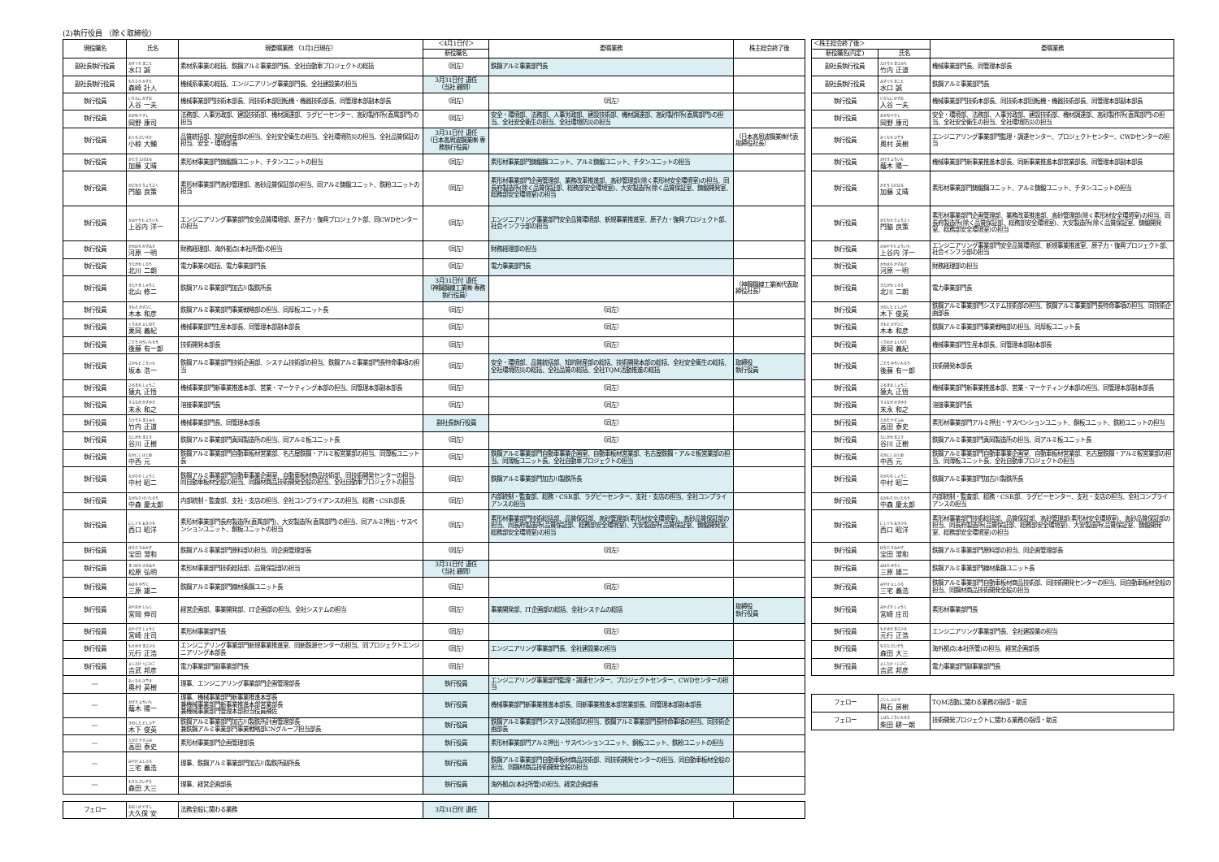(2)執行役員 （除く取締役）
| 現役職名 | 氏名 | 現委嘱業務 （3月1日現在） | ＜4月1日付＞ | 委嘱業務 | 株主総会終了後 |
| --- | --- | --- | --- | --- | --- |
| | | | 新役職名 | | |
| 副社長執行役員 | みずぐち まこと 水口 誠 | 素材系事業の総括、鉄鋼アルミ事業部門長、全社自動車プロジェクトの総括 | （同左） | 鉄鋼アルミ事業部門長 | |
| 副社長執行役員 | もりさき かずと 森崎 計人 | 機械系事業の総括、エンジニアリング事業部門長、全社建設業の担当 | 3月31日付 退任 （当社 顧問） | | |
| 執行役員 | いりたに かずお 入谷 一夫 | 機械事業部門技術本部長、同技術本部回転機・機器技術部長、同管理本部副本部長 | （同左） | （同左） | |
| 執行役員 | おかの やすし 岡野 康司 | 法務部、人事労政部、建設技術部、機材調達部、ラグビーセンター、高砂製作所(直属部門)の担当 | （同左） | 安全・環境部、法務部、人事労政部、建設技術部、機材調達部、高砂製作所(直属部門)の担当、全社安全衛生の担当、全社環境防災の担当 | |
| 執行役員 | おぐら だいすけ 小椋 大輔 | 品質統括部、知的財産部の担当、全社安全衛生の担当、全社環境防災の担当、全社品質保証の担当、安全・環境部長 | 3月31日付 退任 （日本高周波鋼業㈱ 専務執行役員） | | （日本高周波鋼業㈱代表取締役社長） |
| 執行役員 | かとう たけはる 加藤 丈晴 | 素形材事業部門鋳鍛鋼ユニット、チタンユニットの担当 | （同左） | 素形材事業部門鋳鍛鋼ユニット、アルミ鋳鍛ユニット、チタンユニットの担当 | |
| 執行役員 | かどわき りょうさく 門脇 良策 | 素形材事業部門高砂管理部、高砂品質保証部の担当、同アルミ鋳鍛ユニット、鉄粉ユニットの担当 | （同左） | 素形材事業部門企画管理部、業務改革推進部、高砂管理部(除く素形材安全環境室)の担当、同長府製造所(除く品質保証部、総務部安全環境室)、大安製造所(除く品質保証室、鋳鍛開発室、総務部安全環境室)の担当 | |
| 執行役員 | かみやうち よういち 上谷内 洋一 | エンジニアリング事業部門安全品質環境部、原子力・復興プロジェクト部、同CWDセンターの担当 | （同左） | エンジニアリング事業部門安全品質環境部、新規事業推進室、原子力・復興プロジェクト部、社会インフラ部の担当 | |
| 執行役員 | かわはら かずあき 河原 一明 | 財務経理部、海外拠点(本社所管)の担当 | （同左） | 財務経理部の担当 | |
| 執行役員 | きたがわ じろう 北川 二朗 | 電力事業の総括、電力事業部門長 | （同左） | 電力事業部門長 | |
| 執行役員 | きたやま しゅうじ 北山 修二 | 鉄鋼アルミ事業部門加古川製鉄所長 | 3月31日付 退任 （神鋼鋼線工業㈱ 専務執行役員） | | （神鋼鋼線工業㈱代表取締役社長） |
| 執行役員 | きもと かずひこ 木本 和彦 | 鉄鋼アルミ事業部門事業戦略部の担当、同厚板ユニット長 | （同左） | （同左） | |
| 執行役員 | くりおか よしのり 栗岡 義紀 | 機械事業部門生産本部長、同管理本部副本部長 | （同左） | （同左） | |
| 執行役員 | ごとう ゆういちろう 後藤 有一郎 | 技術開発本部長 | （同左） | （同左） | |
| 執行役員 | さかもと こういち 坂本 浩一 | 鉄鋼アルミ事業部門技術企画部、システム技術部の担当、鉄鋼アルミ事業部門長特命事項の担当 | （同左） | 安全・環境部、品質統括部、知的財産部の総括、技術開発本部の総括、全社安全衛生の総括、全社環境防災の総括、全社品質の総括、全社TQM活動推進の総括 | 取締役 執行役員 |
| 執行役員 | さるまる しょうご 猿丸 正悟 | 機械事業部門新事業推進本部、営業・マーケティング本部の担当、同管理本部副本部長 | （同左） | （同左） | |
| 執行役員 | すえなが かずゆき 末永 和之 | 溶接事業部門長 | （同左） | （同左） | |
| 執行役員 | たけうち まさみち 竹内 正道 | 機械事業部門長、同管理本部長 | 副社長執行役員 | （同左） | |
| 執行役員 | たにがわ まさき 谷川 正樹 | 鉄鋼アルミ事業部門真岡製造所の担当、同アルミ板ユニット長 | （同左） | （同左） | |
| 執行役員 | なかにし はじめ 中西 元 | 鉄鋼アルミ事業部門自動車板材営業部、名古屋鉄鋼・アルミ板営業部の担当、同薄板ユニット長 | （同左） | 鉄鋼アルミ事業部門自動車事業企画室、自動車板材営業部、名古屋鉄鋼・アルミ板営業部の担当、同薄板ユニット長、全社自動車プロジェクトの担当 | |
| 執行役員 | なかむら しょうじ 中村 昭二 | 鉄鋼アルミ事業部門自動車事業企画室、自動車板材商品技術部、同技術開発センターの担当、同自動車板材全般の担当、同鋼材商品技術開発全般の担当、全社自動車プロジェクトの担当 | （同左） | 鉄鋼アルミ事業部門加古川製鉄所長 | |
| 執行役員 | なかもり けいたろう 中森 慶太郎 | 内部統制・監査部、支社・支店の担当、全社コンプライアンスの担当、総務・CSR部長 | （同左） | 内部統制・監査部、総務・CSR部、ラグビーセンター、支社・支店の担当、全社コンプライアンスの担当 | |
| 執行役員 | にしぐち あきひろ 西口 昭洋 | 素形材事業部門長府製造所(直属部門)、大安製造所(直属部門)の担当、同アルミ押出・サスペンションユニット、銅板ユニットの担当 | （同左） | 素形材事業部門技術総括部、品質保証部、高砂管理部(素形材安全環境室)、高砂品質保証部の担当、同長府製造所(品質保証部、総務部安全環境室)、大安製造所(品質保証室、鋳鍛開発室、総務部安全環境室)の担当 | |
| 執行役員 | ほうだ すみかず 宝田 澄和 | 鉄鋼アルミ事業部門原料部の担当、同企画管理部長 | （同左） | （同左） | |
| 執行役員 | まつばら ひろあき 松原 弘明 | 素形材事業部門技術総括部、品質保証部の担当 | 3月31日付 退任 （当社 顧問） | | |
| 執行役員 | みはら ゆうじ 三原 雄二 | 鉄鋼アルミ事業部門線材条鋼ユニット長 | （同左） | （同左） | |
| 執行役員 | みやおか しんじ 宮岡 伸司 | 経営企画部、事業開発部、IT企画部の担当、全社システムの担当 | （同左） | 事業開発部、IT企画部の総括、全社システムの総括 | 取締役 執行役員 |
| 執行役員 | みやざき しょうじ 宮崎 庄司 | 素形材事業部門長 | （同左） | （同左） | |
| 執行役員 | もとゆき まさひろ 元行 正浩 | エンジニアリング事業部門新規事業推進室、同新鉄源センターの担当、同プロジェクトエンジニアリング本部長 | （同左） | エンジニアリング事業部門長、全社建設業の担当 | |
| 執行役員 | よしたけ くにひこ 吉武 邦彦 | 電力事業部門副事業部門長 | （同左） | （同左） | |
| ― | おくむら ひでき 奥村 英樹 | 理事、エンジニアリング事業部門企画管理部長 | 執行役員 | エンジニアリング事業部門監理・調達センター、プロジェクトセンター、CWDセンターの担当 | |
| ― | かげき よういち 蔭木 陽一 | 理事、機械事業部門新事業推進本部長 兼機械事業部門新事業推進本部営業部長 兼機械事業部門管理本部担当役員補佐 | 執行役員 | 機械事業部門新事業推進本部長、同新事業推進本部営業部長、同管理本部副本部長 | |
| ― | きのした としひで 木下 俊英 | 鉄鋼アルミ事業部門加古川製鉄所計画管理部長 兼鉄鋼アルミ事業部門事業戦略部CNグループ担当部長 | 執行役員 | 鉄鋼アルミ事業部門システム技術部の担当、鉄鋼アルミ事業部門長特命事項の担当、同技術企画部長 | |
| ― | たかだ やすふみ 高田 泰史 | 素形材事業部門企画管理部長 | 執行役員 | 素形材事業部門アルミ押出・サスペンションユニット、銅板ユニット、鉄粉ユニットの担当 | |
| ― | みやけ よしひろ 三宅 義浩 | 理事、鉄鋼アルミ事業部門加古川製鉄所副所長 | 執行役員 | 鉄鋼アルミ事業部門自動車板材商品技術部、同技術開発センターの担当、同自動車板材全般の担当、同鋼材商品技術開発全般の担当 | |
| ― | もりた だいぞう 森田 大三 | 理事、経営企画部長 | 執行役員 | 海外拠点(本社所管)の担当、経営企画部長 | |
| フェロー | おおくぼ やすし 大久保 安 | 法務全般に関わる業務 | 3月31日付 退任 | | |
| ＜株主総会終了後＞ | | 委嘱業務 |
| --- | --- | --- |
| 新役職名(内定) | 氏名 | |
| 副社長執行役員 | たけうち まさみち 竹内 正道 | 機械事業部門長、同管理本部長 |
| 副社長執行役員 | みずぐち まこと 水口 誠 | 鉄鋼アルミ事業部門長 |
| 執行役員 | いりたに かずお 入谷 一夫 | 機械事業部門技術本部長、同技術本部回転機・機器技術部長、同管理本部副本部長 |
| 執行役員 | おかの やすし 岡野 康司 | 安全・環境部、法務部、人事労政部、建設技術部、機材調達部、高砂製作所(直属部門)の担当、全社安全衛生の担当、全社環境防災の担当 |
| 執行役員 | おくむら ひでき 奥村 英樹 | エンジニアリング事業部門監理・調達センター、プロジェクトセンター、CWDセンターの担当 |
| 執行役員 | かげき よういち 蔭木 陽一 | 機械事業部門新事業推進本部長、同新事業推進本部営業部長、同管理本部副本部長 |
| 執行役員 | かとう たけはる 加藤 丈晴 | 素形材事業部門鋳鍛鋼ユニット、アルミ鋳鍛ユニット、チタンユニットの担当 |
| 執行役員 | かどわき りょうさく 門脇 良策 | 素形材事業部門企画管理部、業務改革推進部、高砂管理部(除く素形材安全環境室)の担当、同長府製造所(除く品質保証部、総務部安全環境室)、大安製造所(除く品質保証室、鋳鍛開発室、総務部安全環境室)の担当 |
| 執行役員 | かみやうち よういち 上谷内 洋一 | エンジニアリング事業部門安全品質環境部、新規事業推進室、原子力・復興プロジェクト部、社会インフラ部の担当 |
| 執行役員 | かわはら かずあき 河原 一明 | 財務経理部の担当 |
| 執行役員 | きたがわ じろう 北川 二朗 | 電力事業部門長 |
| 執行役員 | きのした としひで 木下 俊英 | 鉄鋼アルミ事業部門システム技術部の担当、鉄鋼アルミ事業部門長特命事項の担当、同技術企画部長 |
| 執行役員 | きもと かずひこ 木本 和彦 | 鉄鋼アルミ事業部門事業戦略部の担当、同厚板ユニット長 |
| 執行役員 | くりおか よしのり 栗岡 義紀 | 機械事業部門生産本部長、同管理本部副本部長 |
| 執行役員 | ごとう ゆういちろう 後藤 有一郎 | 技術開発本部長 |
| 執行役員 | さるまる しょうご 猿丸 正悟 | 機械事業部門新事業推進本部、営業・マーケティング本部の担当、同管理本部副本部長 |
| 執行役員 | すえなが かずゆき 末永 和之 | 溶接事業部門長 |
| 執行役員 | たかだ やすふみ 高田 泰史 | 素形材事業部門アルミ押出・サスペンションユニット、銅板ユニット、鉄粉ユニットの担当 |
| 執行役員 | たにがわ まさき 谷川 正樹 | 鉄鋼アルミ事業部門真岡製造所の担当、同アルミ板ユニット長 |
| 執行役員 | なかにし はじめ 中西 元 | 鉄鋼アルミ事業部門自動車事業企画室、自動車板材営業部、名古屋鉄鋼・アルミ板営業部の担当、同薄板ユニット長、全社自動車プロジェクトの担当 |
| 執行役員 | なかむら しょうじ 中村 昭二 | 鉄鋼アルミ事業部門加古川製鉄所長 |
| 執行役員 | なかもり けいたろう 中森 慶太郎 | 内部統制・監査部、総務・CSR部、ラグビーセンター、支社・支店の担当、全社コンプライアンスの担当 |
| 執行役員 | にしぐち あきひろ 西口 昭洋 | 素形材事業部門技術総括部、品質保証部、高砂管理部(素形材安全環境室)、高砂品質保証部の担当、同長府製造所(品質保証部、総務部安全環境室)、大安製造所(品質保証室、鋳鍛開発室、総務部安全環境室)の担当 |
| 執行役員 | ほうだ すみかず 宝田 澄和 | 鉄鋼アルミ事業部門原料部の担当、同企画管理部長 |
| 執行役員 | みはら ゆうじ 三原 雄二 | 鉄鋼アルミ事業部門線材条鋼ユニット長 |
| 執行役員 | みやけ よしひろ 三宅 義浩 | 鉄鋼アルミ事業部門自動車板材商品技術部、同技術開発センターの担当、同自動車板材全般の担当、同鋼材商品技術開発全般の担当 |
| 執行役員 | みやざき しょうじ 宮崎 庄司 | 素形材事業部門長 |
| 執行役員 | もとゆき まさひろ 元行 正浩 | エンジニアリング事業部門長、全社建設業の担当 |
| 執行役員 | もりた だいぞう 森田 大三 | 海外拠点(本社所管)の担当、経営企画部長 |
| 執行役員 | よしたけ くにひこ 吉武 邦彦 | 電力事業部門副事業部門長 |
| フェロー | こいし ふさき 輿石 房樹 | TQM活動に関わる業務の指導・助言 |
| フェロー | しばた こういちろう 柴田 耕一朗 | 技術開発プロジェクトに関わる業務の指導・助言 |